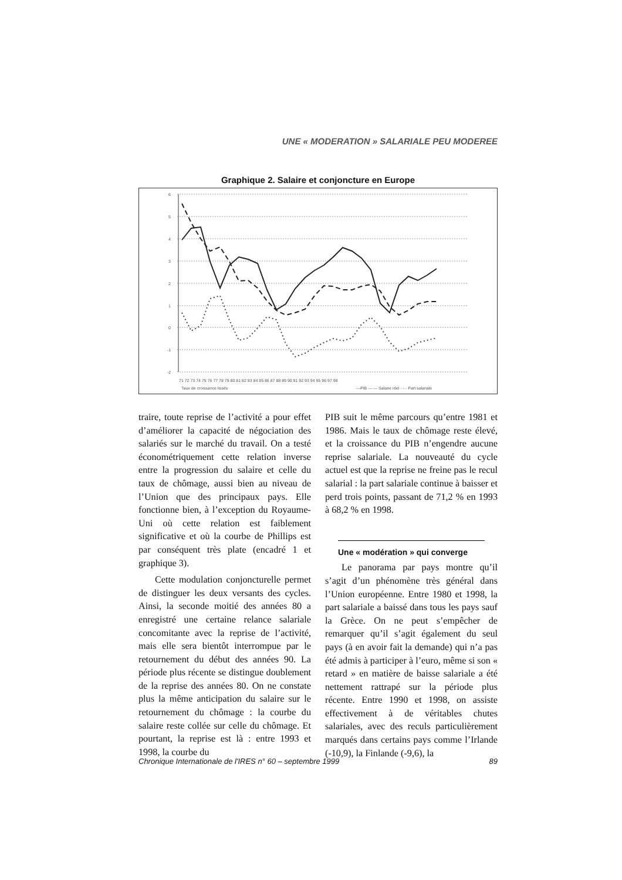UNE « MODERATION » SALARIALE PEU MODEREE
Graphique 2. Salaire et conjoncture en Europe
6
5
4
3
2
1
0
-1
-2
71 72 73 74 75 76 77 78 79 80 81 82 83 84 85 86 87 88 89 90 91 92 93 94 95 96 97 98
Taux de croissance lissés
—PIB — — Salaire réel - - - Part salariale
traire, toute reprise de l’activité a pour effet d’améliorer la capacité de négociation des salariés sur le marché du travail. On a testé économétriquement cette relation inverse entre la progression du salaire et celle du taux de chômage, aussi bien au niveau de l’Union que des principaux pays. Elle fonctionne bien, à l’exception du Royaume-Uni où cette relation est faiblement significative et où la courbe de Phillips est par conséquent très plate (encadré 1 et graphique 3).
Cette modulation conjoncturelle permet de distinguer les deux versants des cycles. Ainsi, la seconde moitié des années 80 a enregistré une certaine relance salariale concomitante avec la reprise de l’activité, mais elle sera bientôt interrompue par le retournement du début des années 90. La période plus récente se distingue doublement de la reprise des années 80. On ne constate plus la même anticipation du salaire sur le retournement du chômage : la courbe du salaire reste collée sur celle du chômage. Et pourtant, la reprise est là : entre 1993 et 1998, la courbe du
PIB suit le même parcours qu’entre 1981 et 1986. Mais le taux de chômage reste élevé, et la croissance du PIB n’engendre aucune reprise salariale. La nouveauté du cycle actuel est que la reprise ne freine pas le recul salarial : la part salariale continue à baisser et perd trois points, passant de 71,2 % en 1993 à 68,2 % en 1998.
Une « modération » qui converge
Le panorama par pays montre qu’il s’agit d’un phénomène très général dans l’Union européenne. Entre 1980 et 1998, la part salariale a baissé dans tous les pays sauf la Grèce. On ne peut s’empêcher de remarquer qu’il s’agit également du seul pays (à en avoir fait la demande) qui n’a pas été admis à participer à l’euro, même si son « retard » en matière de baisse salariale a été nettement rattrapé sur la période plus récente. Entre 1990 et 1998, on assiste effectivement à de véritables chutes salariales, avec des reculs particulièrement marqués dans certains pays comme l’Irlande (-10,9), la Finlande (-9,6), la
Chronique Internationale de l'IRES n° 60 – septembre 1999 89